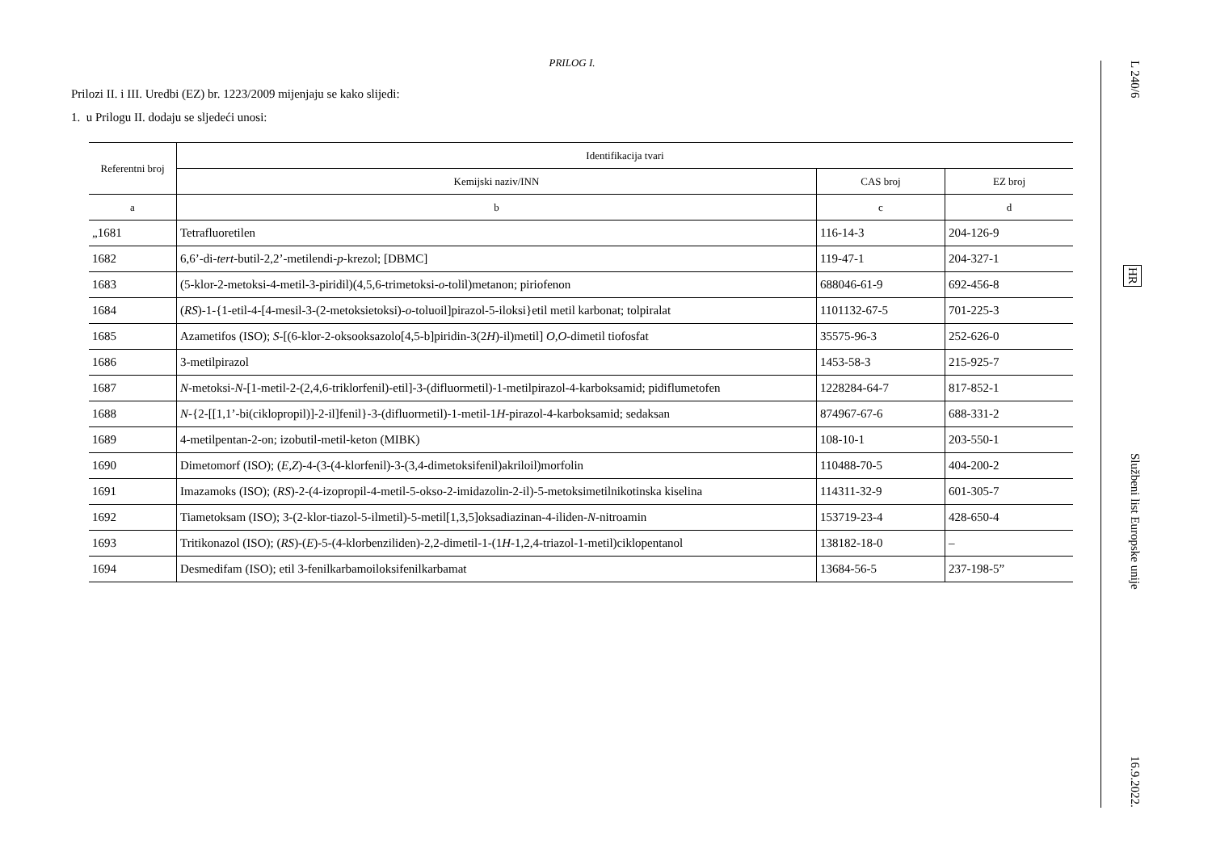PRILOG I.
Prilozi II. i III. Uredbi (EZ) br. 1223/2009 mijenjaju se kako slijedi:
1. u Prilogu II. dodaju se sljedeći unosi:
| Referentni broj | Identifikacija tvari | | |
| --- | --- | --- | --- |
| | Kemijski naziv/INN | CAS broj | EZ broj |
| a | b | c | d |
| „1681 | Tetrafluoretilen | 116-14-3 | 204-126-9 |
| 1682 | 6,6’-di- tert -butil-2,2’-metilendi- p -krezol; [DBMC] | 119-47-1 | 204-327-1 |
| 1683 | (5-klor-2-metoksi-4-metil-3-piridil)(4,5,6-trimetoksi- o -tolil)metanon; piriofenon | 688046-61-9 | 692-456-8 |
| 1684 | ( RS )-1-{1-etil-4-[4-mesil-3-(2-metoksietoksi)- o -toluoil]pirazol-5-iloksi}etil metil karbonat; tolpiralat | 1101132-67-5 | 701-225-3 |
| 1685 | Azametifos (ISO); S -[(6-klor-2-oksooksazolo[4,5-b]piridin-3(2 H )-il)metil] O,O -dimetil tiofosfat | 35575-96-3 | 252-626-0 |
| 1686 | 3-metilpirazol | 1453-58-3 | 215-925-7 |
| 1687 | N -metoksi- N -[1-metil-2-(2,4,6-triklorfenil)-etil]-3-(difluormetil)-1-metilpirazol-4-karboksamid; pidiflumetofen | 1228284-64-7 | 817-852-1 |
| 1688 | N -{2-[[1,1’-bi(ciklopropil)]-2-il]fenil}-3-(difluormetil)-1-metil-1 H -pirazol-4-karboksamid; sedaksan | 874967-67-6 | 688-331-2 |
| 1689 | 4-metilpentan-2-on; izobutil-metil-keton (MIBK) | 108-10-1 | 203-550-1 |
| 1690 | Dimetomorf (ISO); ( E,Z )-4-(3-(4-klorfenil)-3-(3,4-dimetoksifenil)akriloil)morfolin | 110488-70-5 | 404-200-2 |
| 1691 | Imazamoks (ISO); ( RS )-2-(4-izopropil-4-metil-5-okso-2-imidazolin-2-il)-5-metoksimetilnikotinska kiselina | 114311-32-9 | 601-305-7 |
| 1692 | Tiametoksam (ISO); 3-(2-klor-tiazol-5-ilmetil)-5-metil[1,3,5]oksadiazinan-4-iliden- N -nitroamin | 153719-23-4 | 428-650-4 |
| 1693 | Tritikonazol (ISO); ( RS )-( E )-5-(4-klorbenziliden)-2,2-dimetil-1-(1 H -1,2,4-triazol-1-metil)ciklopentanol | 138182-18-0 | – |
| 1694 | Desmedifam (ISO); etil 3-fenilkarbamoiloksifenilkarbamat | 13684-56-5 | 237-198-5” |
L 240/6 HR Službeni list Europske unije 16.9.2022.